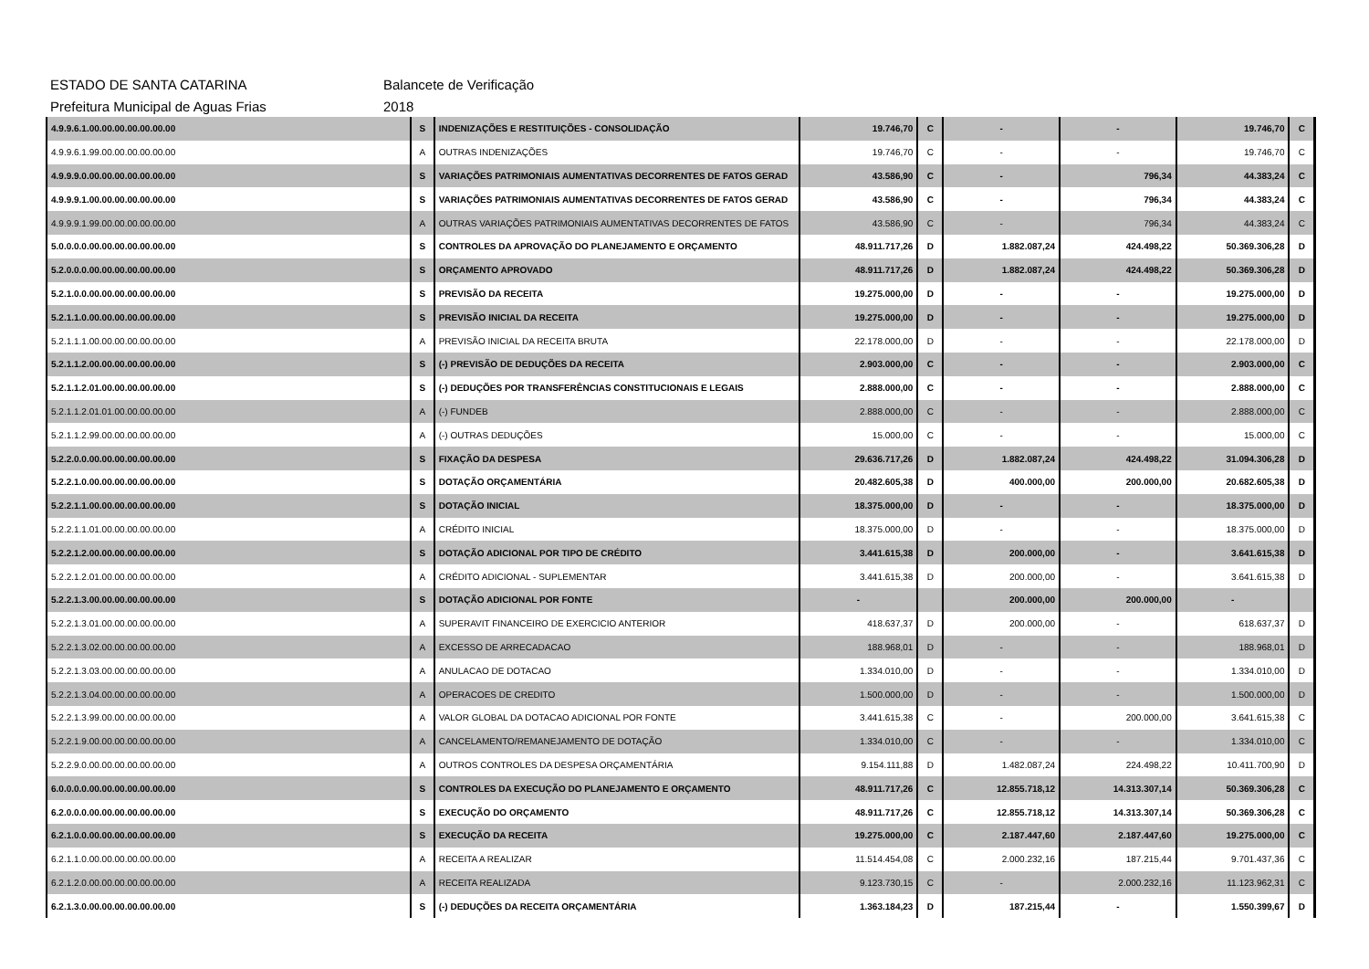ESTADO DE SANTA CATARINA Balancete de Verificação
Prefeitura Municipal de Aguas Frias 2018
| 4.9.9.6.1.00.00.00.00.00.00.00 | S | INDENIZAÇÕES E RESTITUIÇÕES - CONSOLIDAÇÃO | 19.746,70 | C | - | - | 19.746,70 | C |
| 4.9.9.6.1.99.00.00.00.00.00.00 | A | OUTRAS INDENIZAÇÕES | 19.746,70 | C | - | - | 19.746,70 | C |
| 4.9.9.9.0.00.00.00.00.00.00.00 | S | VARIAÇÕES PATRIMONIAIS AUMENTATIVAS DECORRENTES DE FATOS GERAD | 43.586,90 | C | - | 796,34 | 44.383,24 | C |
| 4.9.9.9.1.00.00.00.00.00.00.00 | S | VARIAÇÕES PATRIMONIAIS AUMENTATIVAS DECORRENTES DE FATOS GERAD | 43.586,90 | C | - | 796,34 | 44.383,24 | C |
| 4.9.9.9.1.99.00.00.00.00.00.00 | A | OUTRAS VARIAÇÕES PATRIMONIAIS AUMENTATIVAS DECORRENTES DE FATOS | 43.586,90 | C | - | 796,34 | 44.383,24 | C |
| 5.0.0.0.0.00.00.00.00.00.00.00 | S | CONTROLES DA APROVAÇÃO DO PLANEJAMENTO E ORÇAMENTO | 48.911.717,26 | D | 1.882.087,24 | 424.498,22 | 50.369.306,28 | D |
| 5.2.0.0.0.00.00.00.00.00.00.00 | S | ORÇAMENTO APROVADO | 48.911.717,26 | D | 1.882.087,24 | 424.498,22 | 50.369.306,28 | D |
| 5.2.1.0.0.00.00.00.00.00.00.00 | S | PREVISÃO DA RECEITA | 19.275.000,00 | D | - | - | 19.275.000,00 | D |
| 5.2.1.1.0.00.00.00.00.00.00.00 | S | PREVISÃO INICIAL DA RECEITA | 19.275.000,00 | D | - | - | 19.275.000,00 | D |
| 5.2.1.1.1.00.00.00.00.00.00.00 | A | PREVISÃO INICIAL DA RECEITA BRUTA | 22.178.000,00 | D | - | - | 22.178.000,00 | D |
| 5.2.1.1.2.00.00.00.00.00.00.00 | S | (-) PREVISÃO DE DEDUÇÕES DA RECEITA | 2.903.000,00 | C | - | - | 2.903.000,00 | C |
| 5.2.1.1.2.01.00.00.00.00.00.00 | S | (-) DEDUÇÕES POR TRANSFERÊNCIAS CONSTITUCIONAIS E LEGAIS | 2.888.000,00 | C | - | - | 2.888.000,00 | C |
| 5.2.1.1.2.01.01.00.00.00.00.00 | A | (-) FUNDEB | 2.888.000,00 | C | - | - | 2.888.000,00 | C |
| 5.2.1.1.2.99.00.00.00.00.00.00 | A | (-) OUTRAS DEDUÇÕES | 15.000,00 | C | - | - | 15.000,00 | C |
| 5.2.2.0.0.00.00.00.00.00.00.00 | S | FIXAÇÃO DA DESPESA | 29.636.717,26 | D | 1.882.087,24 | 424.498,22 | 31.094.306,28 | D |
| 5.2.2.1.0.00.00.00.00.00.00.00 | S | DOTAÇÃO ORÇAMENTÁRIA | 20.482.605,38 | D | 400.000,00 | 200.000,00 | 20.682.605,38 | D |
| 5.2.2.1.1.00.00.00.00.00.00.00 | S | DOTAÇÃO INICIAL | 18.375.000,00 | D | - | - | 18.375.000,00 | D |
| 5.2.2.1.1.01.00.00.00.00.00.00 | A | CRÉDITO INICIAL | 18.375.000,00 | D | - | - | 18.375.000,00 | D |
| 5.2.2.1.2.00.00.00.00.00.00.00 | S | DOTAÇÃO ADICIONAL POR TIPO DE CRÉDITO | 3.441.615,38 | D | 200.000,00 | - | 3.641.615,38 | D |
| 5.2.2.1.2.01.00.00.00.00.00.00 | A | CRÉDITO ADICIONAL - SUPLEMENTAR | 3.441.615,38 | D | 200.000,00 | - | 3.641.615,38 | D |
| 5.2.2.1.3.00.00.00.00.00.00.00 | S | DOTAÇÃO ADICIONAL POR FONTE | - | | 200.000,00 | 200.000,00 | - | |
| 5.2.2.1.3.01.00.00.00.00.00.00 | A | SUPERAVIT FINANCEIRO DE EXERCICIO ANTERIOR | 418.637,37 | D | 200.000,00 | - | 618.637,37 | D |
| 5.2.2.1.3.02.00.00.00.00.00.00 | A | EXCESSO DE ARRECADACAO | 188.968,01 | D | - | - | 188.968,01 | D |
| 5.2.2.1.3.03.00.00.00.00.00.00 | A | ANULACAO DE DOTACAO | 1.334.010,00 | D | - | - | 1.334.010,00 | D |
| 5.2.2.1.3.04.00.00.00.00.00.00 | A | OPERACOES DE CREDITO | 1.500.000,00 | D | - | - | 1.500.000,00 | D |
| 5.2.2.1.3.99.00.00.00.00.00.00 | A | VALOR GLOBAL DA DOTACAO ADICIONAL POR FONTE | 3.441.615,38 | C | - | 200.000,00 | 3.641.615,38 | C |
| 5.2.2.1.9.00.00.00.00.00.00.00 | A | CANCELAMENTO/REMANEJAMENTO DE DOTAÇÃO | 1.334.010,00 | C | - | - | 1.334.010,00 | C |
| 5.2.2.9.0.00.00.00.00.00.00.00 | A | OUTROS CONTROLES DA DESPESA ORÇAMENTÁRIA | 9.154.111,88 | D | 1.482.087,24 | 224.498,22 | 10.411.700,90 | D |
| 6.0.0.0.0.00.00.00.00.00.00.00 | S | CONTROLES DA EXECUÇÃO DO PLANEJAMENTO E ORÇAMENTO | 48.911.717,26 | C | 12.855.718,12 | 14.313.307,14 | 50.369.306,28 | C |
| 6.2.0.0.0.00.00.00.00.00.00.00 | S | EXECUÇÃO DO ORÇAMENTO | 48.911.717,26 | C | 12.855.718,12 | 14.313.307,14 | 50.369.306,28 | C |
| 6.2.1.0.0.00.00.00.00.00.00.00 | S | EXECUÇÃO DA RECEITA | 19.275.000,00 | C | 2.187.447,60 | 2.187.447,60 | 19.275.000,00 | C |
| 6.2.1.1.0.00.00.00.00.00.00.00 | A | RECEITA A REALIZAR | 11.514.454,08 | C | 2.000.232,16 | 187.215,44 | 9.701.437,36 | C |
| 6.2.1.2.0.00.00.00.00.00.00.00 | A | RECEITA REALIZADA | 9.123.730,15 | C | - | 2.000.232,16 | 11.123.962,31 | C |
| 6.2.1.3.0.00.00.00.00.00.00.00 | S | (-) DEDUÇÕES DA RECEITA ORÇAMENTÁRIA | 1.363.184,23 | D | 187.215,44 | - | 1.550.399,67 | D |